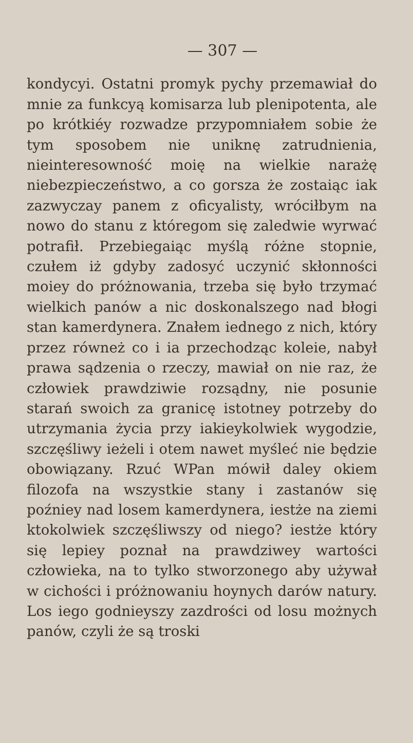— 307 —
kondycyi. Ostatni promyk pychy przemawiał do mnie za funkcyą komisarza lub plenipotenta, ale po krótkiéy rozwadze przypomniałem sobie że tym sposobem nie uniknę zatrudnienia, nieinteresowność moię na wielkie narażę niebezpieczeństwo, a co gorsza że zostaiąc iak zazwyczay panem z oficyalisty, wróciłbym na nowo do stanu z któregom się zaledwie wyrwać potrafił. Przebiegaiąc myślą różne stopnie, czułem iż gdyby zadosyć uczynić skłonności moiey do próżnowania, trzeba się było trzymać wielkich panów a nic doskonalszego nad błogi stan kamerdynera. Znałem iednego z nich, który przez równeż co i ia przechodząc koleie, nabył prawa sądzenia o rzeczy, mawiał on nie raz, że człowiek prawdziwie rozsądny, nie posunie starań swoich za granicę istotney potrzeby do utrzymania życia przy iakieykolwiek wygodzie, szczęśliwy ieżeli i otem nawet myśleć nie będzie obowiązany. Rzuć WPan mówił daley okiem filozofa na wszystkie stany i zastanów się poźniey nad losem kamerdynera, iestże na ziemi ktokolwiek szczęśliwszy od niego? iestże który się lepiey poznał na prawdziwey wartości człowieka, na to tylko stworzonego aby używał w cichości i próżnowaniu hoynych darów natury. Los iego godnieyszy zazdrości od losu możnych panów, czyli że są troski